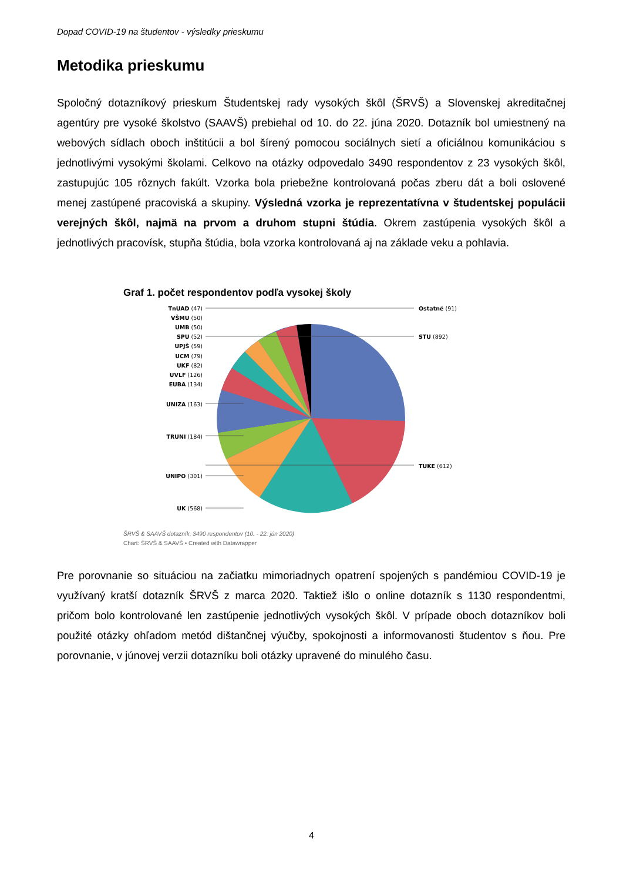Dopad COVID-19 na študentov - výsledky prieskumu
Metodika prieskumu
Spoločný dotazníkový prieskum Študentskej rady vysokých škôl (ŠRVŠ) a Slovenskej akreditačnej agentúry pre vysoké školstvo (SAAVŠ) prebiehal od 10. do 22. júna 2020. Dotazník bol umiestnený na webových sídlach oboch inštitúcii a bol šírený pomocou sociálnych sietí a oficiálnou komunikáciou s jednotlivými vysokými školami. Celkovo na otázky odpovedalo 3490 respondentov z 23 vysokých škôl, zastupujúc 105 rôznych fakúlt. Vzorka bola priebežne kontrolovaná počas zberu dát a boli oslovené menej zastúpené pracoviská a skupiny. Výsledná vzorka je reprezentatívna v študentskej populácii verejných škôl, najmä na prvom a druhom stupni štúdia. Okrem zastúpenia vysokých škôl a jednotlivých pracovísk, stupňa štúdia, bola vzorka kontrolovaná aj na základe veku a pohlavia.
Graf 1. počet respondentov podľa vysokej školy
TnUAD (47)
VŠMU (50)
UMB (50)
SPU (52)
UPJŠ (59)
UCM (79)
UKF (82)
UVLF (126)
EUBA (134)
UNIZA (163)
TRUNI (184)
UNIPO (301)
UK (568)
Ostatné (91)
STU (892)
TUKE (612)
ŠRVŠ & SAAVŠ dotazník, 3490 respondentov (10. - 22. jún 2020)
Chart: ŠRVŠ & SAAVŠ • Created with Datawrapper
Pre porovnanie so situáciou na začiatku mimoriadnych opatrení spojených s pandémiou COVID-19 je využívaný kratší dotazník ŠRVŠ z marca 2020. Taktiež išlo o online dotazník s 1130 respondentmi, pričom bolo kontrolované len zastúpenie jednotlivých vysokých škôl. V prípade oboch dotazníkov boli použité otázky ohľadom metód dištančnej výučby, spokojnosti a informovanosti študentov s ňou. Pre porovnanie, v júnovej verzii dotazníku boli otázky upravené do minulého času.
4